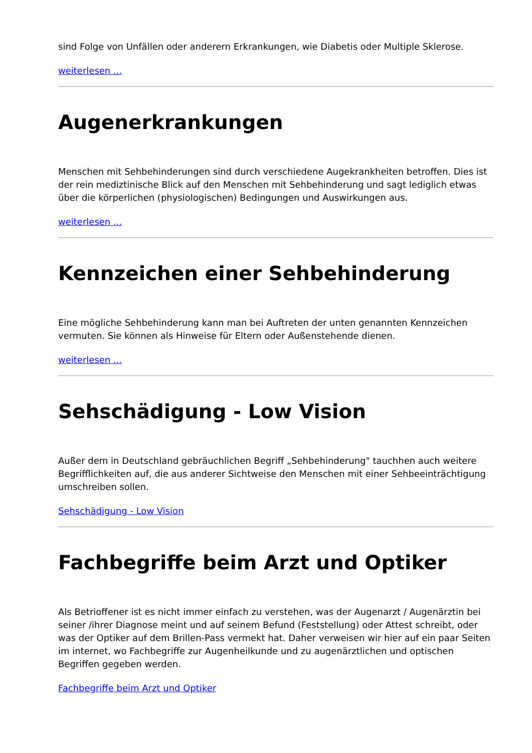sind Folge von Unfällen oder anderern Erkrankungen, wie Diabetis oder Multiple Sklerose.
weiterlesen ...
Augenerkrankungen
Menschen mit Sehbehinderungen sind durch verschiedene Augekrankheiten betroffen. Dies ist der rein mediztinische Blick auf den Menschen mit Sehbehinderung und sagt lediglich etwas über die körperlichen (physiologischen) Bedingungen und Auswirkungen aus.
weiterlesen ...
Kennzeichen einer Sehbehinderung
Eine mögliche Sehbehinderung kann man bei Auftreten der unten genannten Kennzeichen vermuten. Sie können als Hinweise für Eltern oder Außenstehende dienen.
weiterlesen ...
Sehschädigung - Low Vision
Außer dem in Deutschland gebräuchlichen Begriff „Sehbehinderung" tauchhen auch weitere Begrifflichkeiten auf, die aus anderer Sichtweise den Menschen mit einer Sehbeeinträchtigung umschreiben sollen.
Sehschädigung - Low Vision
Fachbegriffe beim Arzt und Optiker
Als Betrioffener ist es nicht immer einfach zu verstehen, was der Augenarzt / Augenärztin bei seiner /ihrer Diagnose meint und auf seinem Befund (Feststellung) oder Attest schreibt, oder was der Optiker auf dem Brillen-Pass vermekt hat. Daher verweisen wir hier auf ein paar Seiten im internet, wo Fachbegriffe zur Augenheilkunde und zu augenärztlichen und optischen Begriffen gegeben werden.
Fachbegriffe beim Arzt und Optiker